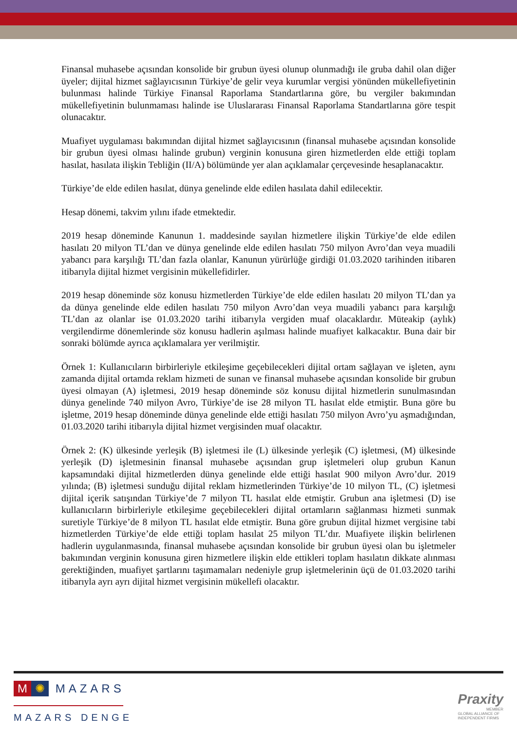Finansal muhasebe açısından konsolide bir grubun üyesi olunup olunmadığı ile gruba dahil olan diğer üyeler; dijital hizmet sağlayıcısının Türkiye’de gelir veya kurumlar vergisi yönünden mükellefiyetinin bulunması halinde Türkiye Finansal Raporlama Standartlarına göre, bu vergiler bakımından mükellefiyetinin bulunmaması halinde ise Uluslararası Finansal Raporlama Standartlarına göre tespit olunacaktır.
Muafiyet uygulaması bakımından dijital hizmet sağlayıcısının (finansal muhasebe açısından konsolide bir grubun üyesi olması halinde grubun) verginin konusuna giren hizmetlerden elde ettiği toplam hasılat, hasılata ilişkin Tebliğin (II/A) bölümünde yer alan açıklamalar çerçevesinde hesaplanacaktır.
Türkiye’de elde edilen hasılat, dünya genelinde elde edilen hasılata dahil edilecektir.
Hesap dönemi, takvim yılını ifade etmektedir.
2019 hesap döneminde Kanunun 1. maddesinde sayılan hizmetlere ilişkin Türkiye’de elde edilen hasılatı 20 milyon TL’dan ve dünya genelinde elde edilen hasılatı 750 milyon Avro’dan veya muadili yabancı para karşılığı TL’dan fazla olanlar, Kanunun yürürlüğe girdiği 01.03.2020 tarihinden itibaren itibarıyla dijital hizmet vergisinin mükellefidirler.
2019 hesap döneminde söz konusu hizmetlerden Türkiye’de elde edilen hasılatı 20 milyon TL’dan ya da dünya genelinde elde edilen hasılatı 750 milyon Avro’dan veya muadili yabancı para karşılığı TL’dan az olanlar ise 01.03.2020 tarihi itibarıyla vergiden muaf olacaklardır. Müteakip (aylık) vergilendirme dönemlerinde söz konusu hadlerin aşılması halinde muafiyet kalkacaktır. Buna dair bir sonraki bölümde ayrıca açıklamalara yer verilmiştir.
Örnek 1: Kullanıcıların birbirleriyle etkileşime geçebilecekleri dijital ortam sağlayan ve işleten, aynı zamanda dijital ortamda reklam hizmeti de sunan ve finansal muhasebe açısından konsolide bir grubun üyesi olmayan (A) işletmesi, 2019 hesap döneminde söz konusu dijital hizmetlerin sunulmasından dünya genelinde 740 milyon Avro, Türkiye’de ise 28 milyon TL hasılat elde etmiştir. Buna göre bu işletme, 2019 hesap döneminde dünya genelinde elde ettiği hasılatı 750 milyon Avro’yu aşmadığından, 01.03.2020 tarihi itibarıyla dijital hizmet vergisinden muaf olacaktır.
Örnek 2: (K) ülkesinde yerleşik (B) işletmesi ile (L) ülkesinde yerleşik (C) işletmesi, (M) ülkesinde yerleşik (D) işletmesinin finansal muhasebe açısından grup işletmeleri olup grubun Kanun kapsamındaki dijital hizmetlerden dünya genelinde elde ettiği hasılat 900 milyon Avro’dur. 2019 yılında; (B) işletmesi sunduğu dijital reklam hizmetlerinden Türkiye’de 10 milyon TL, (C) işletmesi dijital içerik satışından Türkiye’de 7 milyon TL hasılat elde etmiştir. Grubun ana işletmesi (D) ise kullanıcıların birbirleriyle etkileşime geçebilecekleri dijital ortamların sağlanması hizmeti sunmak suretiyle Türkiye’de 8 milyon TL hasılat elde etmiştir. Buna göre grubun dijital hizmet vergisine tabi hizmetlerden Türkiye’de elde ettiği toplam hasılat 25 milyon TL’dır. Muafiyete ilişkin belirlenen hadlerin uygulanmasında, finansal muhasebe açısından konsolide bir grubun üyesi olan bu işletmeler bakımından verginin konusuna giren hizmetlere ilişkin elde ettikleri toplam hasılatın dikkate alınması gerektiğinden, muafiyet şartlarını taşımamaları nedeniyle grup işletmelerinin üçü de 01.03.2020 tarihi itibarıyla ayrı ayrı dijital hizmet vergisinin mükellefi olacaktır.
M ✺ MAZARS
MAZARS DENGE
Praxity
MEMBER
GLOBAL ALLIANCE OF
INDEPENDENT FIRMS